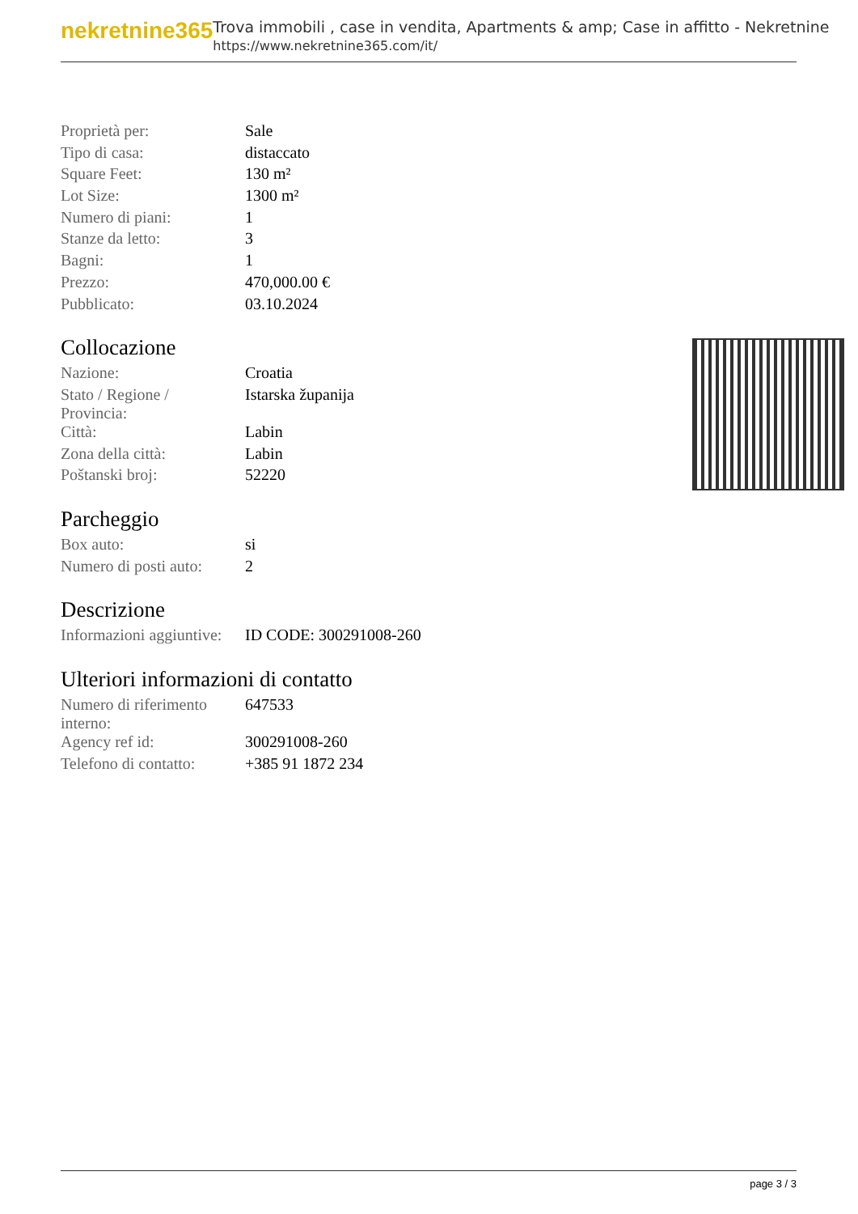nekretnine365
Trova immobili , case in vendita, Apartments & amp; Case in affitto - Nekretnine
https://www.nekretnine365.com/it/
| Proprietà per: | Sale |
| Tipo di casa: | distaccato |
| Square Feet: | 130 m² |
| Lot Size: | 1300 m² |
| Numero di piani: | 1 |
| Stanze da letto: | 3 |
| Bagni: | 1 |
| Prezzo: | 470,000.00 € |
| Pubblicato: | 03.10.2024 |
Collocazione
| Nazione: | Croatia |
| Stato / Regione / Provincia: | Istarska županija |
| Città: | Labin |
| Zona della città: | Labin |
| Poštanski broj: | 52220 |
Parcheggio
| Box auto: | si |
| Numero di posti auto: | 2 |
Descrizione
| Informazioni aggiuntive: | ID CODE: 300291008-260 |
Ulteriori informazioni di contatto
| Numero di riferimento interno: | 647533 |
| Agency ref id: | 300291008-260 |
| Telefono di contatto: | +385 91 1872 234 |
page 3 / 3